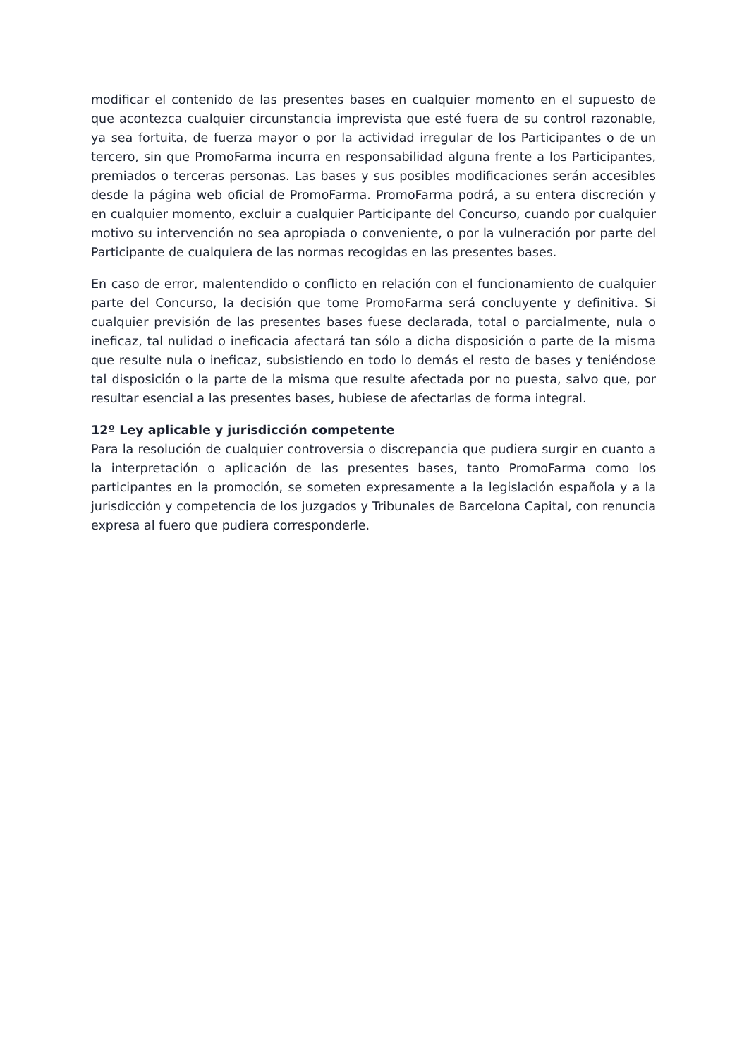modificar el contenido de las presentes bases en cualquier momento en el supuesto de que acontezca cualquier circunstancia imprevista que esté fuera de su control razonable, ya sea fortuita, de fuerza mayor o por la actividad irregular de los Participantes o de un tercero, sin que PromoFarma incurra en responsabilidad alguna frente a los Participantes, premiados o terceras personas. Las bases y sus posibles modificaciones serán accesibles desde la página web oficial de PromoFarma. PromoFarma podrá, a su entera discreción y en cualquier momento, excluir a cualquier Participante del Concurso, cuando por cualquier motivo su intervención no sea apropiada o conveniente, o por la vulneración por parte del Participante de cualquiera de las normas recogidas en las presentes bases.
En caso de error, malentendido o conflicto en relación con el funcionamiento de cualquier parte del Concurso, la decisión que tome PromoFarma será concluyente y definitiva. Si cualquier previsión de las presentes bases fuese declarada, total o parcialmente, nula o ineficaz, tal nulidad o ineficacia afectará tan sólo a dicha disposición o parte de la misma que resulte nula o ineficaz, subsistiendo en todo lo demás el resto de bases y teniéndose tal disposición o la parte de la misma que resulte afectada por no puesta, salvo que, por resultar esencial a las presentes bases, hubiese de afectarlas de forma integral.
12º Ley aplicable y jurisdicción competente
Para la resolución de cualquier controversia o discrepancia que pudiera surgir en cuanto a la interpretación o aplicación de las presentes bases, tanto PromoFarma como los participantes en la promoción, se someten expresamente a la legislación española y a la jurisdicción y competencia de los juzgados y Tribunales de Barcelona Capital, con renuncia expresa al fuero que pudiera corresponderle.